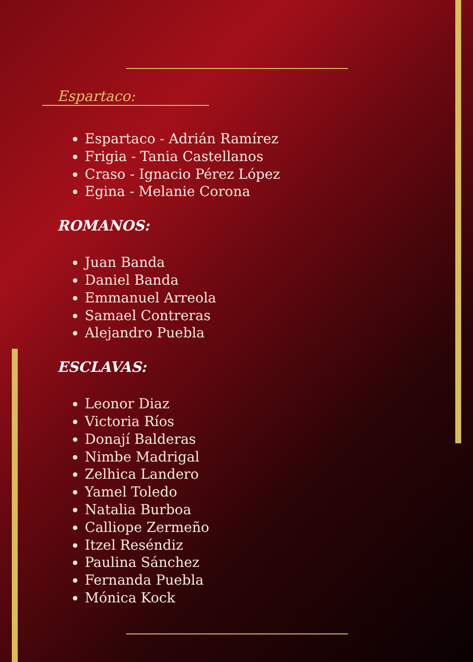Espartaco:
Espartaco - Adrián Ramírez
Frigia - Tania Castellanos
Craso - Ignacio Pérez López
Egina - Melanie Corona
ROMANOS:
Juan Banda
Daniel Banda
Emmanuel Arreola
Samael Contreras
Alejandro Puebla
ESCLAVAS:
Leonor Diaz
Victoria Ríos
Donají Balderas
Nimbe Madrigal
Zelhica Landero
Yamel Toledo
Natalia Burboa
Calliope Zermeño
Itzel Reséndiz
Paulina Sánchez
Fernanda Puebla
Mónica Kock